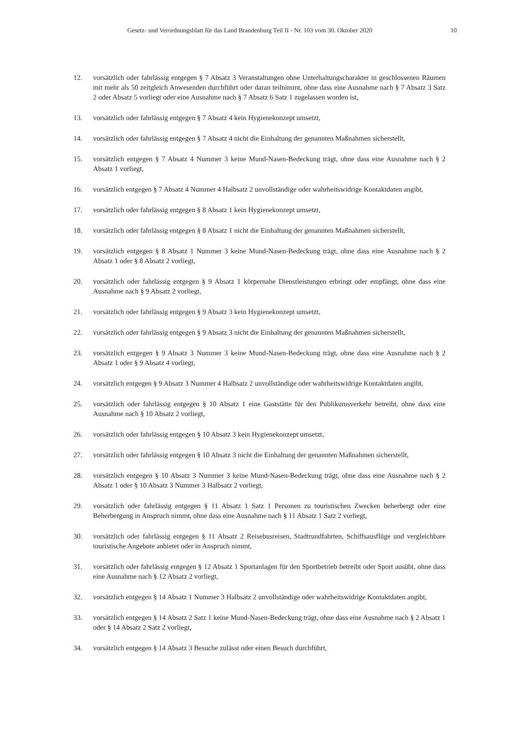Gesetz- und Verordnungsblatt für das Land Brandenburg Teil II - Nr. 103 vom 30. Oktober 2020 10
12. vorsätzlich oder fahrlässig entgegen § 7 Absatz 3 Veranstaltungen ohne Unterhaltungscharakter in geschlossenen Räumen mit mehr als 50 zeitgleich Anwesenden durchführt oder daran teilnimmt, ohne dass eine Ausnahme nach § 7 Absatz 3 Satz 2 oder Absatz 5 vorliegt oder eine Ausnahme nach § 7 Absatz 6 Satz 1 zugelassen worden ist,
13. vorsätzlich oder fahrlässig entgegen § 7 Absatz 4 kein Hygienekonzept umsetzt,
14. vorsätzlich oder fahrlässig entgegen § 7 Absatz 4 nicht die Einhaltung der genannten Maßnahmen sicherstellt,
15. vorsätzlich entgegen § 7 Absatz 4 Nummer 3 keine Mund-Nasen-Bedeckung trägt, ohne dass eine Ausnahme nach § 2 Absatz 1 vorliegt,
16. vorsätzlich entgegen § 7 Absatz 4 Nummer 4 Halbsatz 2 unvollständige oder wahrheitswidrige Kontaktdaten angibt,
17. vorsätzlich oder fahrlässig entgegen § 8 Absatz 1 kein Hygienekonzept umsetzt,
18. vorsätzlich oder fahrlässig entgegen § 8 Absatz 1 nicht die Einhaltung der genannten Maßnahmen sicherstellt,
19. vorsätzlich entgegen § 8 Absatz 1 Nummer 3 keine Mund-Nasen-Bedeckung trägt, ohne dass eine Ausnahme nach § 2 Absatz 1 oder § 8 Absatz 2 vorliegt,
20. vorsätzlich oder fahrlässig entgegen § 9 Absatz 1 körpernahe Dienstleistungen erbringt oder empfängt, ohne dass eine Ausnahme nach § 9 Absatz 2 vorliegt,
21. vorsätzlich oder fahrlässig entgegen § 9 Absatz 3 kein Hygienekonzept umsetzt,
22. vorsätzlich oder fahrlässig entgegen § 9 Absatz 3 nicht die Einhaltung der genannten Maßnahmen sicherstellt,
23. vorsätzlich entgegen § 9 Absatz 3 Nummer 3 keine Mund-Nasen-Bedeckung trägt, ohne dass eine Ausnahme nach § 2 Absatz 1 oder § 9 Absatz 4 vorliegt,
24. vorsätzlich entgegen § 9 Absatz 3 Nummer 4 Halbsatz 2 unvollständige oder wahrheitswidrige Kontaktdaten angibt,
25. vorsätzlich oder fahrlässig entgegen § 10 Absatz 1 eine Gaststätte für den Publikumsverkehr betreibt, ohne dass eine Ausnahme nach § 10 Absatz 2 vorliegt,
26. vorsätzlich oder fahrlässig entgegen § 10 Absatz 3 kein Hygienekonzept umsetzt,
27. vorsätzlich oder fahrlässig entgegen § 10 Absatz 3 nicht die Einhaltung der genannten Maßnahmen sicherstellt,
28. vorsätzlich entgegen § 10 Absatz 3 Nummer 3 keine Mund-Nasen-Bedeckung trägt, ohne dass eine Ausnahme nach § 2 Absatz 1 oder § 10 Absatz 3 Nummer 3 Halbsatz 2 vorliegt,
29. vorsätzlich oder fahrlässig entgegen § 11 Absatz 1 Satz 1 Personen zu touristischen Zwecken beherbergt oder eine Beherbergung in Anspruch nimmt, ohne dass eine Ausnahme nach § 11 Absatz 1 Satz 2 vorliegt,
30. vorsätzlich oder fahrlässig entgegen § 11 Absatz 2 Reisebusreisen, Stadtrundfahrten, Schiffsausflüge und vergleichbare touristische Angebote anbietet oder in Anspruch nimmt,
31. vorsätzlich oder fahrlässig entgegen § 12 Absatz 1 Sportanlagen für den Sportbetrieb betreibt oder Sport ausübt, ohne dass eine Ausnahme nach § 12 Absatz 2 vorliegt,
32. vorsätzlich entgegen § 14 Absatz 1 Nummer 3 Halbsatz 2 unvollständige oder wahrheitswidrige Kontaktdaten angibt,
33. vorsätzlich entgegen § 14 Absatz 2 Satz 1 keine Mund-Nasen-Bedeckung trägt, ohne dass eine Ausnahme nach § 2 Absatz 1 oder § 14 Absatz 2 Satz 2 vorliegt,
34. vorsätzlich entgegen § 14 Absatz 3 Besuche zulässt oder einen Besuch durchführt,